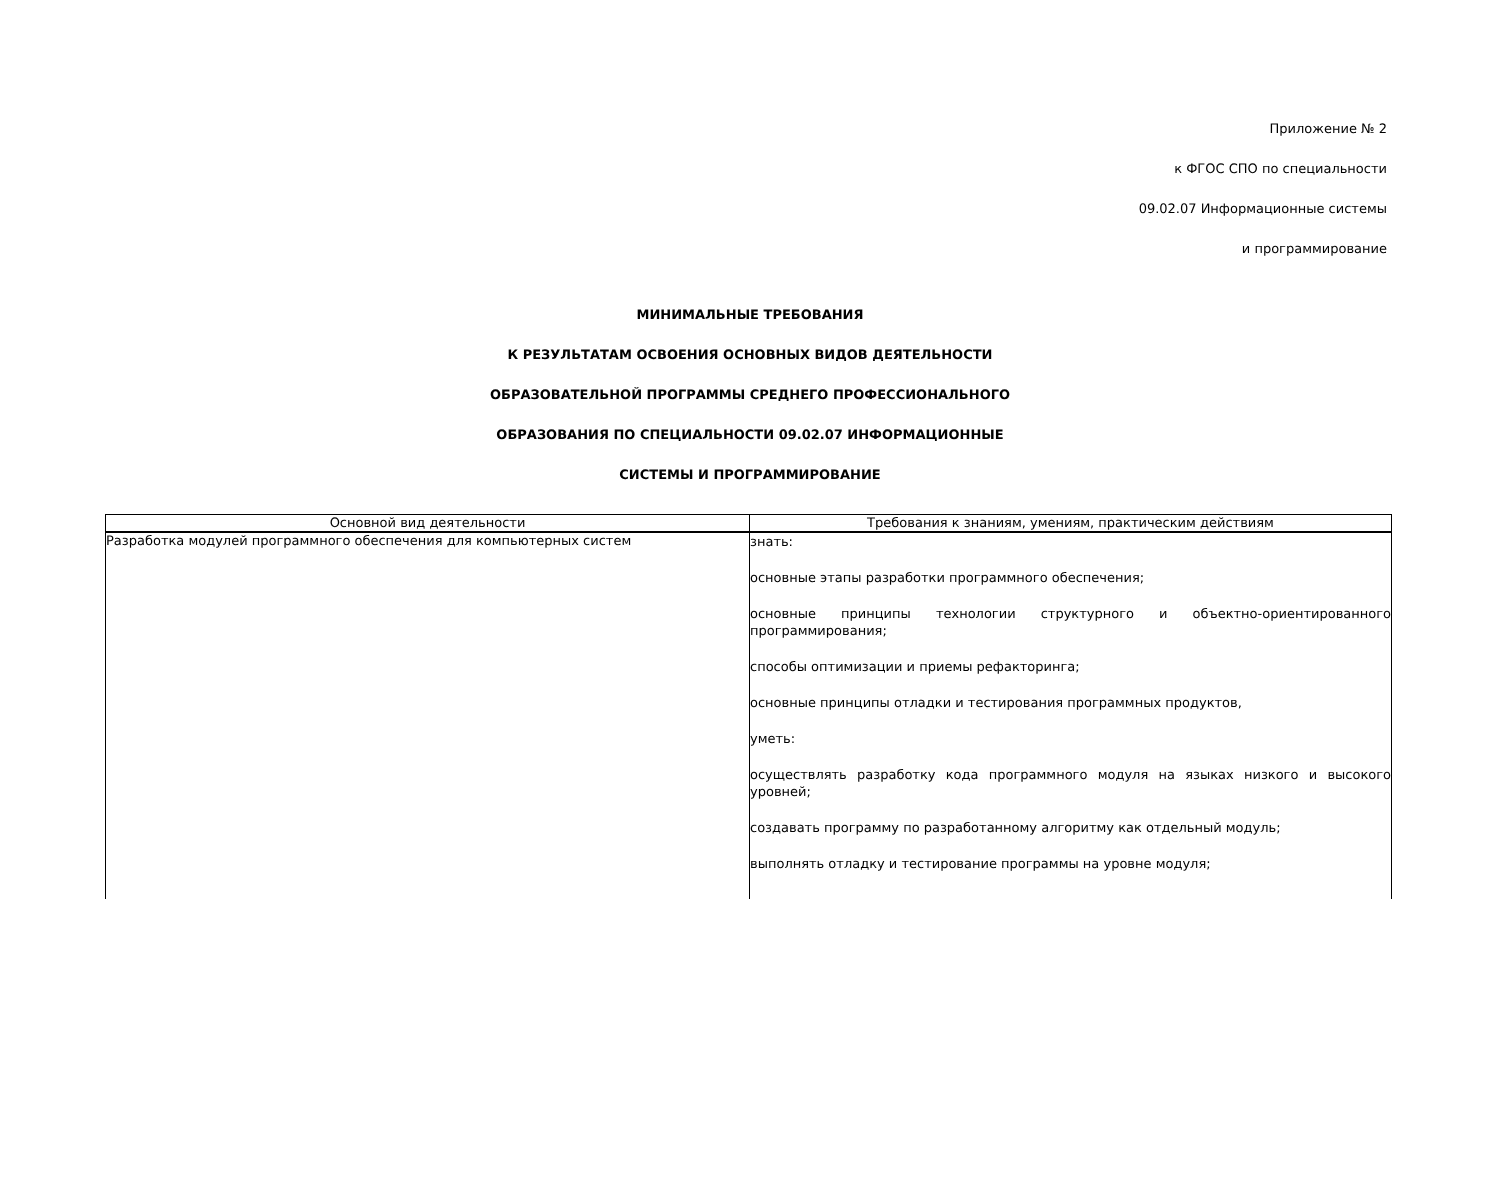Приложение № 2
к ФГОС СПО по специальности
09.02.07 Информационные системы
и программирование
МИНИМАЛЬНЫЕ ТРЕБОВАНИЯ
К РЕЗУЛЬТАТАМ ОСВОЕНИЯ ОСНОВНЫХ ВИДОВ ДЕЯТЕЛЬНОСТИ
ОБРАЗОВАТЕЛЬНОЙ ПРОГРАММЫ СРЕДНЕГО ПРОФЕССИОНАЛЬНОГО
ОБРАЗОВАНИЯ ПО СПЕЦИАЛЬНОСТИ 09.02.07 ИНФОРМАЦИОННЫЕ
СИСТЕМЫ И ПРОГРАММИРОВАНИЕ
| Основной вид деятельности | Требования к знаниям, умениям, практическим действиям |
| --- | --- |
| Разработка модулей программного обеспечения для компьютерных систем | знать: основные этапы разработки программного обеспечения; основные принципы технологии структурного и объектно-ориентированного программирования; способы оптимизации и приемы рефакторинга; основные принципы отладки и тестирования программных продуктов, уметь: осуществлять разработку кода программного модуля на языках низкого и высокого уровней; создавать программу по разработанному алгоритму как отдельный модуль; выполнять отладку и тестирование программы на уровне модуля; |